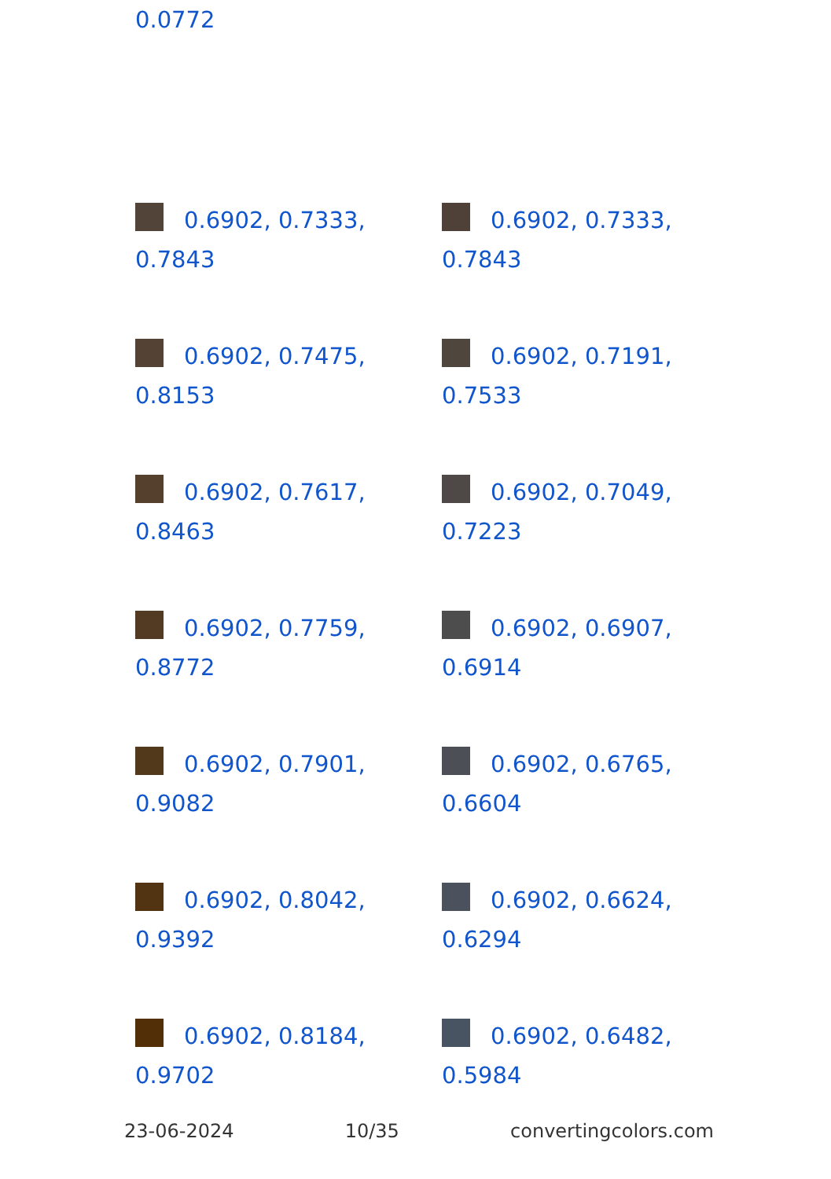0.0772
0.6902, 0.7333, 0.7843
0.6902, 0.7333, 0.7843
0.6902, 0.7475, 0.8153
0.6902, 0.7191, 0.7533
0.6902, 0.7617, 0.8463
0.6902, 0.7049, 0.7223
0.6902, 0.7759, 0.8772
0.6902, 0.6907, 0.6914
0.6902, 0.7901, 0.9082
0.6902, 0.6765, 0.6604
0.6902, 0.8042, 0.9392
0.6902, 0.6624, 0.6294
0.6902, 0.8184, 0.9702
0.6902, 0.6482, 0.5984
23-06-2024 10/35 convertingcolors.com